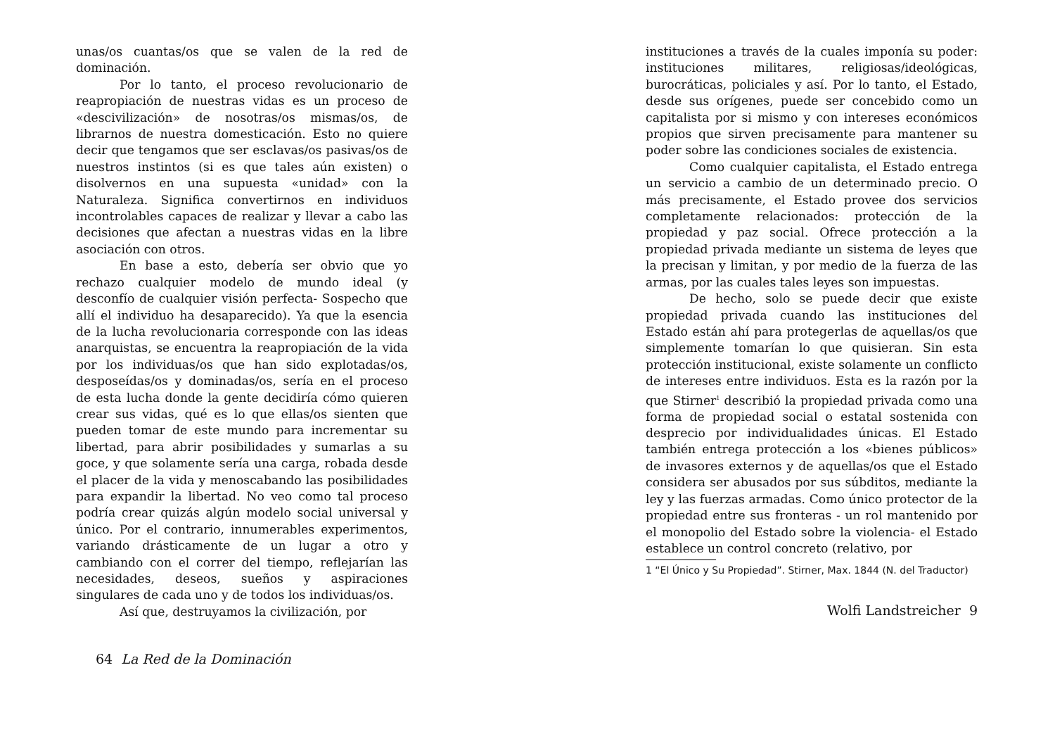unas/os cuantas/os que se valen de la red de dominación.
Por lo tanto, el proceso revolucionario de reapropiación de nuestras vidas es un proceso de «descivilización» de nosotras/os mismas/os, de librarnos de nuestra domesticación. Esto no quiere decir que tengamos que ser esclavas/os pasivas/os de nuestros instintos (si es que tales aún existen) o disolvernos en una supuesta «unidad» con la Naturaleza. Significa convertirnos en individuos incontrolables capaces de realizar y llevar a cabo las decisiones que afectan a nuestras vidas en la libre asociación con otros.
En base a esto, debería ser obvio que yo rechazo cualquier modelo de mundo ideal (y desconfío de cualquier visión perfecta- Sospecho que allí el individuo ha desaparecido). Ya que la esencia de la lucha revolucionaria corresponde con las ideas anarquistas, se encuentra la reapropiación de la vida por los individuas/os que han sido explotadas/os, desposeídas/os y dominadas/os, sería en el proceso de esta lucha donde la gente decidiría cómo quieren crear sus vidas, qué es lo que ellas/os sienten que pueden tomar de este mundo para incrementar su libertad, para abrir posibilidades y sumarlas a su goce, y que solamente sería una carga, robada desde el placer de la vida y menoscabando las posibilidades para expandir la libertad. No veo como tal proceso podría crear quizás algún modelo social universal y único. Por el contrario, innumerables experimentos, variando drásticamente de un lugar a otro y cambiando con el correr del tiempo, reflejarían las necesidades, deseos, sueños y aspiraciones singulares de cada uno y de todos los individuas/os.
Así que, destruyamos la civilización, por
64 La Red de la Dominación
instituciones a través de la cuales imponía su poder: instituciones militares, religiosas/ideológicas, burocráticas, policiales y así. Por lo tanto, el Estado, desde sus orígenes, puede ser concebido como un capitalista por si mismo y con intereses económicos propios que sirven precisamente para mantener su poder sobre las condiciones sociales de existencia.
Como cualquier capitalista, el Estado entrega un servicio a cambio de un determinado precio. O más precisamente, el Estado provee dos servicios completamente relacionados: protección de la propiedad y paz social. Ofrece protección a la propiedad privada mediante un sistema de leyes que la precisan y limitan, y por medio de la fuerza de las armas, por las cuales tales leyes son impuestas.
De hecho, solo se puede decir que existe propiedad privada cuando las instituciones del Estado están ahí para protegerlas de aquellas/os que simplemente tomarían lo que quisieran. Sin esta protección institucional, existe solamente un conflicto de intereses entre individuos. Esta es la razón por la que Stirner<sup>1</sup> describió la propiedad privada como una forma de propiedad social o estatal sostenida con desprecio por individualidades únicas. El Estado también entrega protección a los «bienes públicos» de invasores externos y de aquellas/os que el Estado considera ser abusados por sus súbditos, mediante la ley y las fuerzas armadas. Como único protector de la propiedad entre sus fronteras - un rol mantenido por el monopolio del Estado sobre la violencia- el Estado establece un control concreto (relativo, por
1 “El Único y Su Propiedad”. Stirner, Max. 1844 (N. del Traductor)
Wolfi Landstreicher 9